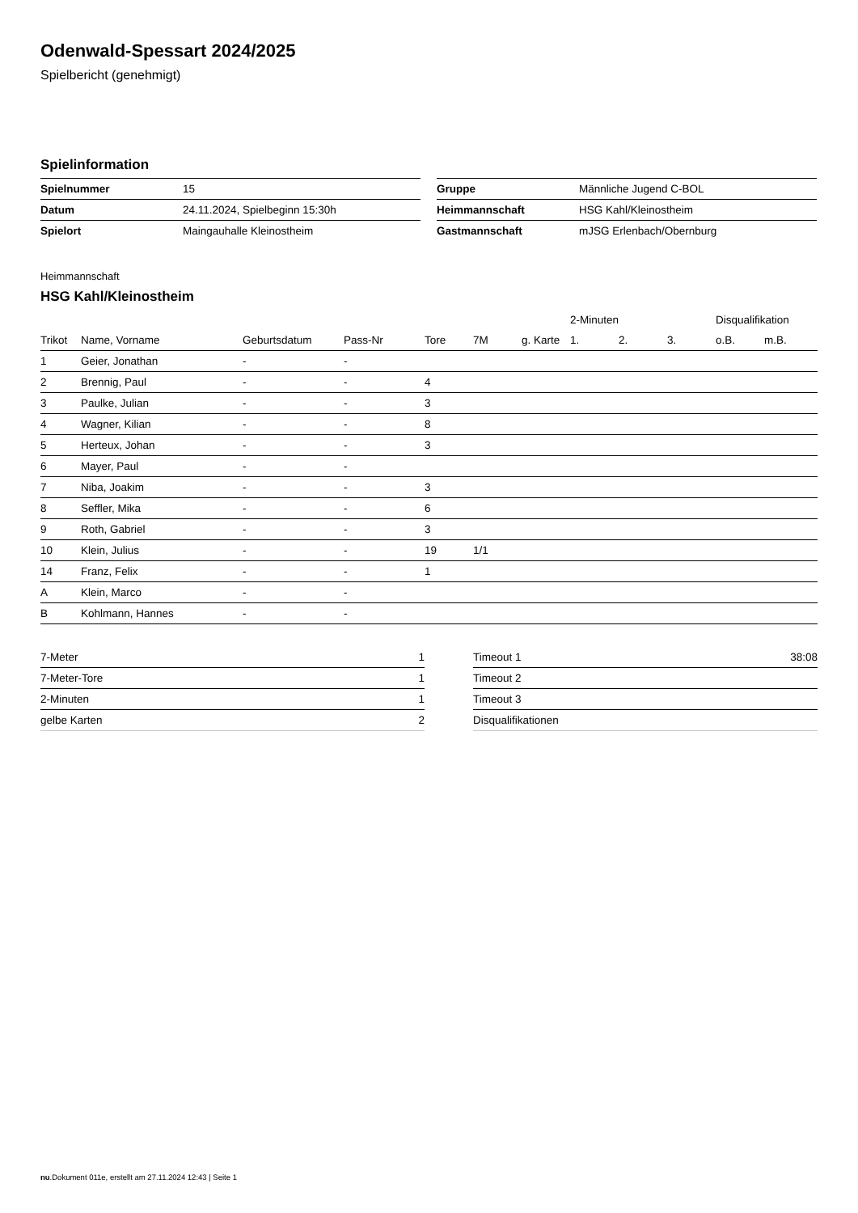Odenwald-Spessart 2024/2025
Spielbericht (genehmigt)
Spielinformation
| Spielnummer | 15 |
| Datum | 24.11.2024, Spielbeginn 15:30h |
| Spielort | Maingauhalle Kleinostheim |
| Gruppe | Männliche Jugend C-BOL |
| Heimmannschaft | HSG Kahl/Kleinostheim |
| Gastmannschaft | mJSG Erlenbach/Obernburg |
Heimmannschaft
HSG Kahl/Kleinostheim
| | | | | | | | 2-Minuten | | | Disqualifikation | |
| --- | --- | --- | --- | --- | --- | --- | --- | --- | --- | --- | --- |
| Trikot | Name, Vorname | Geburtsdatum | Pass-Nr | Tore | 7M | g. Karte | 1. | 2. | 3. | o.B. | m.B. |
| 1 | Geier, Jonathan | - | - | | | | | | | | |
| 2 | Brennig, Paul | - | - | 4 | | | | | | | |
| 3 | Paulke, Julian | - | - | 3 | | | | | | | |
| 4 | Wagner, Kilian | - | - | 8 | | | | | | | |
| 5 | Herteux, Johan | - | - | 3 | | | | | | | |
| 6 | Mayer, Paul | - | - | | | | | | | | |
| 7 | Niba, Joakim | - | - | 3 | | | | | | | |
| 8 | Seffler, Mika | - | - | 6 | | | | | | | |
| 9 | Roth, Gabriel | - | - | 3 | | | | | | | |
| 10 | Klein, Julius | - | - | 19 | 1/1 | | | | | | |
| 14 | Franz, Felix | - | - | 1 | | | | | | | |
| A | Klein, Marco | - | - | | | | | | | | |
| B | Kohlmann, Hannes | - | - | | | | | | | | |
| 7-Meter | 1 |
| 7-Meter-Tore | 1 |
| 2-Minuten | 1 |
| gelbe Karten | 2 |
| Timeout 1 | 38:08 |
| Timeout 2 | |
| Timeout 3 | |
| Disqualifikationen | |
nu.Dokument 011e, erstellt am 27.11.2024 12:43 | Seite 1